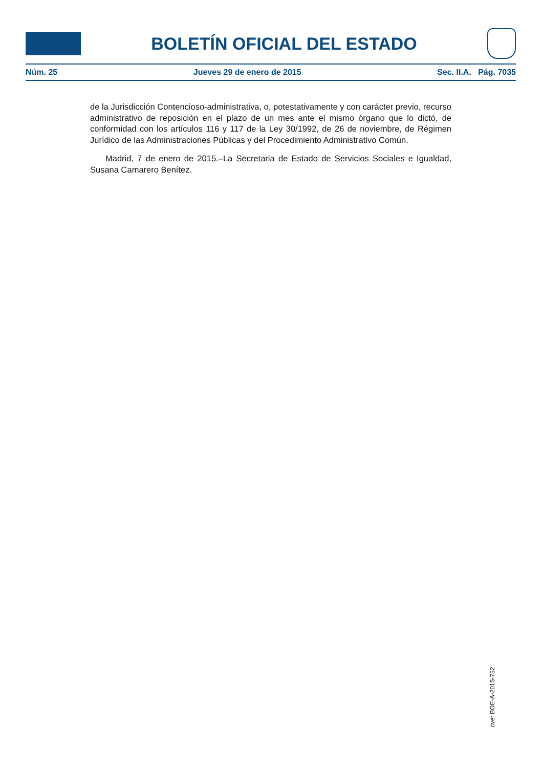BOLETÍN OFICIAL DEL ESTADO
Núm. 25 Jueves 29 de enero de 2015 Sec. II.A. Pág. 7035
de la Jurisdicción Contencioso-administrativa, o, potestativamente y con carácter previo, recurso administrativo de reposición en el plazo de un mes ante el mismo órgano que lo dictó, de conformidad con los artículos 116 y 117 de la Ley 30/1992, de 26 de noviembre, de Régimen Jurídico de las Administraciones Públicas y del Procedimiento Administrativo Común.
Madrid, 7 de enero de 2015.–La Secretaria de Estado de Servicios Sociales e Igualdad, Susana Camarero Benítez.
cve: BOE-A-2015-752